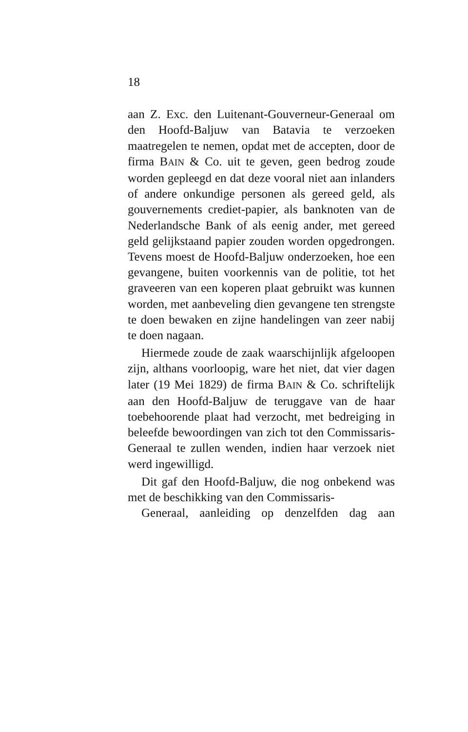18
aan Z. Exc. den Luitenant-Gouverneur-Generaal om den Hoofd-Baljuw van Batavia te verzoeken maatregelen te nemen, opdat met de accepten, door de firma BAIN & Co. uit te geven, geen bedrog zoude worden gepleegd en dat deze vooral niet aan inlanders of andere onkundige personen als gereed geld, als gouvernements crediet-papier, als banknoten van de Nederlandsche Bank of als eenig ander, met gereed geld gelijkstaand papier zouden worden opgedrongen. Tevens moest de Hoofd-Baljuw onderzoeken, hoe een gevangene, buiten voorkennis van de politie, tot het graveeren van een koperen plaat gebruikt was kunnen worden, met aanbeveling dien gevangene ten strengste te doen bewaken en zijne handelingen van zeer nabij te doen nagaan.
Hiermede zoude de zaak waarschijnlijk afgeloopen zijn, althans voorloopig, ware het niet, dat vier dagen later (19 Mei 1829) de firma BAIN & Co. schriftelijk aan den Hoofd-Baljuw de teruggave van de haar toebehoorende plaat had verzocht, met bedreiging in beleefde bewoordingen van zich tot den Commissaris-Generaal te zullen wenden, indien haar verzoek niet werd ingewilligd.
Dit gaf den Hoofd-Baljuw, die nog onbekend was met de beschikking van den Commissaris-
Generaal, aanleiding op denzelfden dag aan